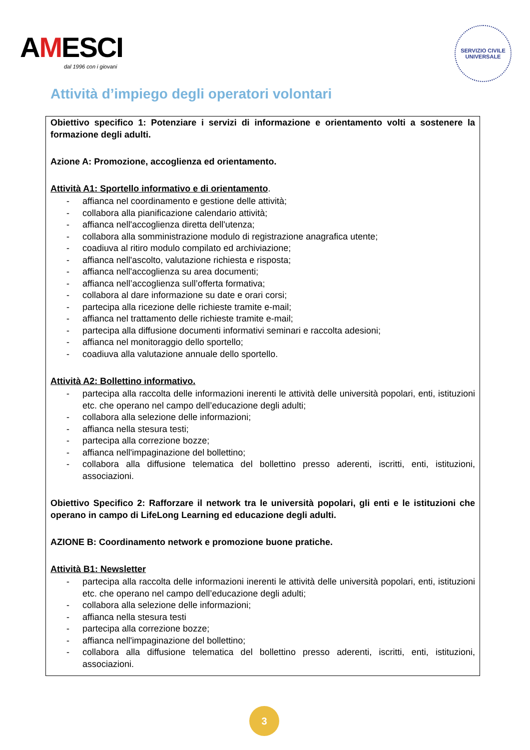AMESCI
dal 1996 con i giovani
SERVIZIO CIVILE UNIVERSALE
Attività d’impiego degli operatori volontari
Obiettivo specifico 1: Potenziare i servizi di informazione e orientamento volti a sostenere la formazione degli adulti.
Azione A: Promozione, accoglienza ed orientamento.
Attività A1: Sportello informativo e di orientamento.
- affianca nel coordinamento e gestione delle attività;
- collabora alla pianificazione calendario attività;
- affianca nell'accoglienza diretta dell'utenza;
- collabora alla somministrazione modulo di registrazione anagrafica utente;
- coadiuva al ritiro modulo compilato ed archiviazione;
- affianca nell'ascolto, valutazione richiesta e risposta;
- affianca nell'accoglienza su area documenti;
- affianca nell’accoglienza sull’offerta formativa;
- collabora al dare informazione su date e orari corsi;
- partecipa alla ricezione delle richieste tramite e-mail;
- affianca nel trattamento delle richieste tramite e-mail;
- partecipa alla diffusione documenti informativi seminari e raccolta adesioni;
- affianca nel monitoraggio dello sportello;
- coadiuva alla valutazione annuale dello sportello.
Attività A2: Bollettino informativo.
- partecipa alla raccolta delle informazioni inerenti le attività delle università popolari, enti, istituzioni etc. che operano nel campo dell’educazione degli adulti;
- collabora alla selezione delle informazioni;
- affianca nella stesura testi;
- partecipa alla correzione bozze;
- affianca nell'impaginazione del bollettino;
- collabora alla diffusione telematica del bollettino presso aderenti, iscritti, enti, istituzioni, associazioni.
Obiettivo Specifico 2: Rafforzare il network tra le università popolari, gli enti e le istituzioni che operano in campo di LifeLong Learning ed educazione degli adulti.
AZIONE B: Coordinamento network e promozione buone pratiche.
Attività B1: Newsletter
- partecipa alla raccolta delle informazioni inerenti le attività delle università popolari, enti, istituzioni etc. che operano nel campo dell’educazione degli adulti;
- collabora alla selezione delle informazioni;
- affianca nella stesura testi
- partecipa alla correzione bozze;
- affianca nell'impaginazione del bollettino;
- collabora alla diffusione telematica del bollettino presso aderenti, iscritti, enti, istituzioni, associazioni.
3